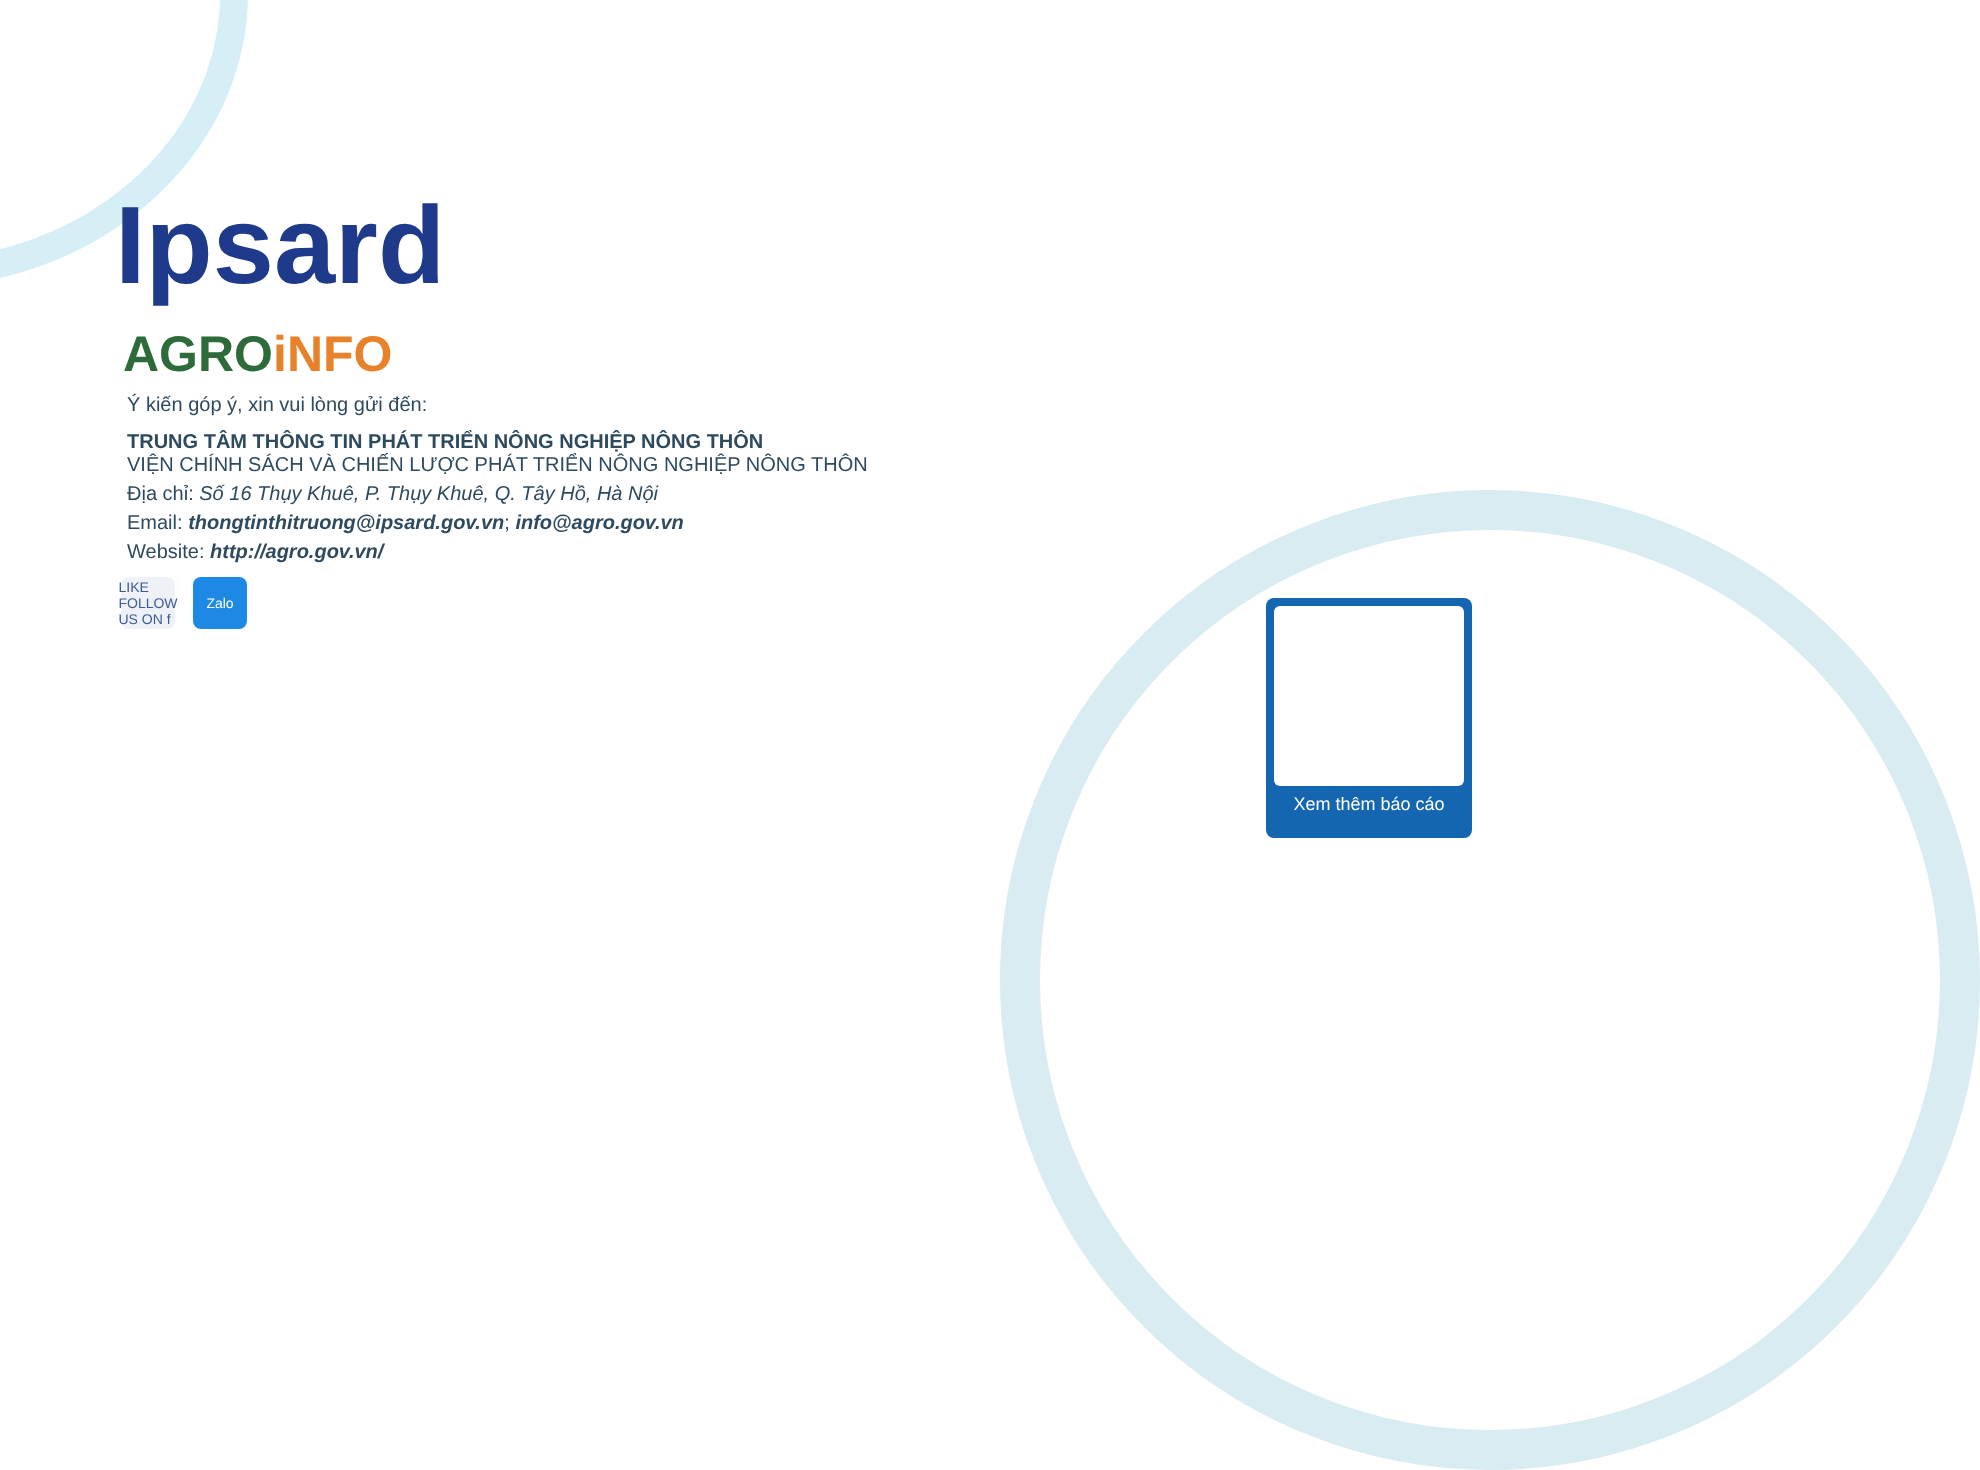Ipsard
AGROiNFO
Ý kiến góp ý, xin vui lòng gửi đến:
TRUNG TÂM THÔNG TIN PHÁT TRIỂN NÔNG NGHIỆP NÔNG THÔN
VIỆN CHÍNH SÁCH VÀ CHIẾN LƯỢC PHÁT TRIỂN NÔNG NGHIỆP NÔNG THÔN
Địa chỉ: Số 16 Thụy Khuê, P. Thụy Khuê, Q. Tây Hồ, Hà Nội
Email: thongtinthitruong@ipsard.gov.vn; info@agro.gov.vn
Website: http://agro.gov.vn/
LIKE FOLLOW US ON f
Zalo
Xem thêm báo cáo